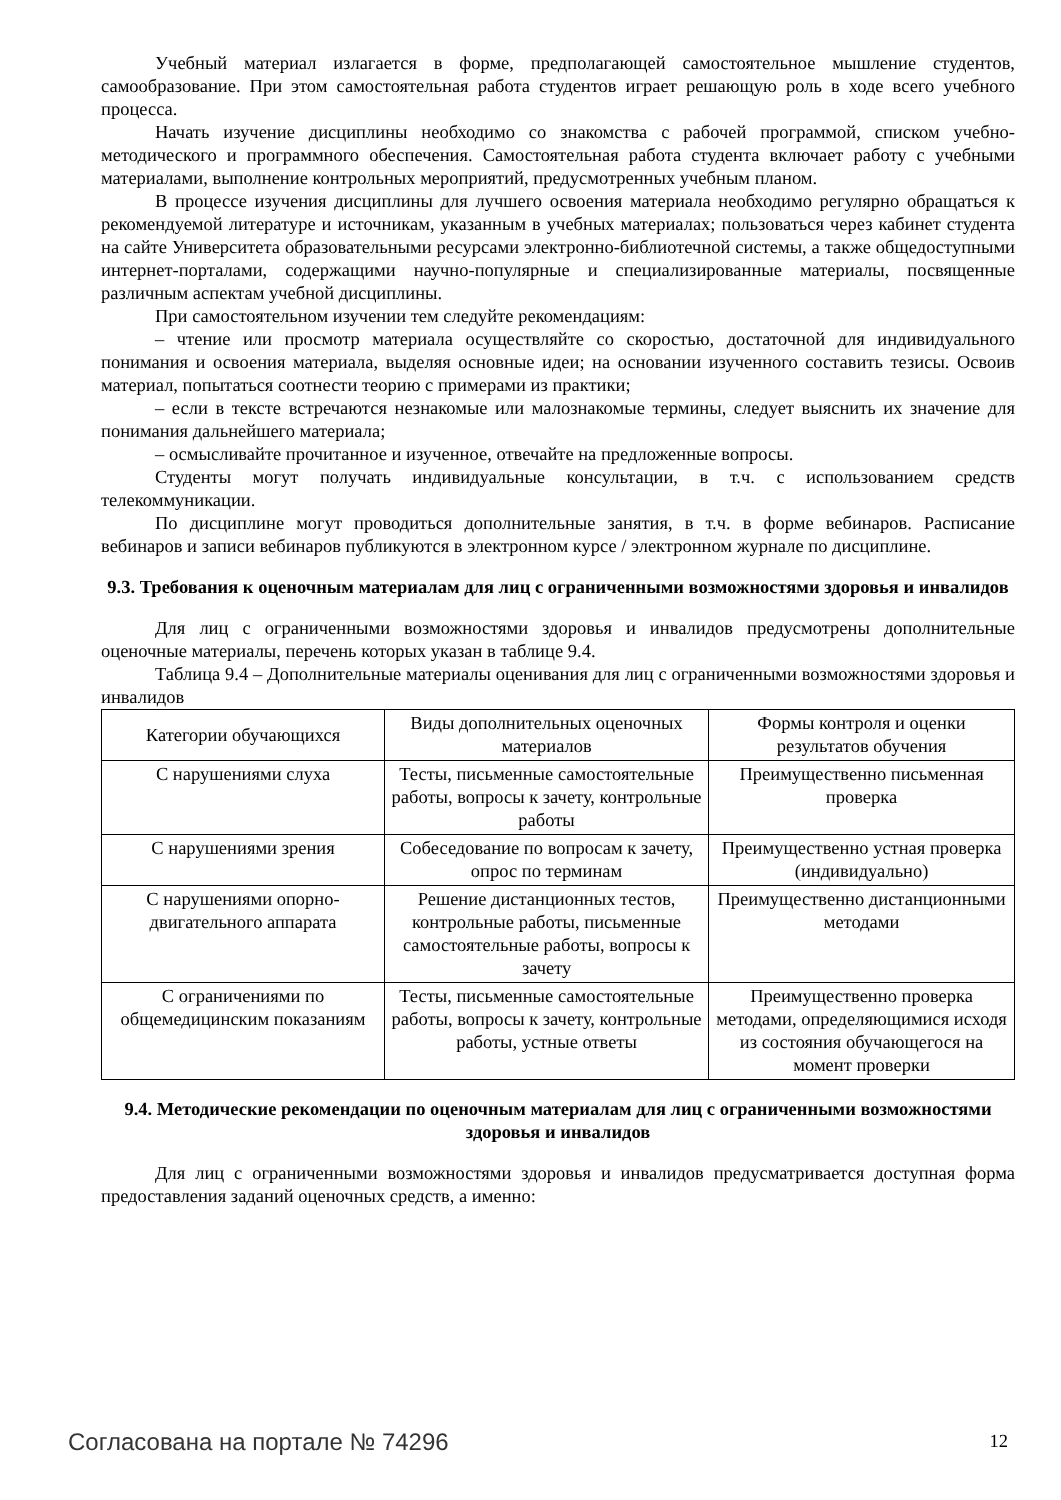Учебный материал излагается в форме, предполагающей самостоятельное мышление студентов, самообразование. При этом самостоятельная работа студентов играет решающую роль в ходе всего учебного процесса.
Начать изучение дисциплины необходимо со знакомства с рабочей программой, списком учебно-методического и программного обеспечения. Самостоятельная работа студента включает работу с учебными материалами, выполнение контрольных мероприятий, предусмотренных учебным планом.
В процессе изучения дисциплины для лучшего освоения материала необходимо регулярно обращаться к рекомендуемой литературе и источникам, указанным в учебных материалах; пользоваться через кабинет студента на сайте Университета образовательными ресурсами электронно-библиотечной системы, а также общедоступными интернет-порталами, содержащими научно-популярные и специализированные материалы, посвященные различным аспектам учебной дисциплины.
При самостоятельном изучении тем следуйте рекомендациям:
– чтение или просмотр материала осуществляйте со скоростью, достаточной для индивидуального понимания и освоения материала, выделяя основные идеи; на основании изученного составить тезисы. Освоив материал, попытаться соотнести теорию с примерами из практики;
– если в тексте встречаются незнакомые или малознакомые термины, следует выяснить их значение для понимания дальнейшего материала;
– осмысливайте прочитанное и изученное, отвечайте на предложенные вопросы.
Студенты могут получать индивидуальные консультации, в т.ч. с использованием средств телекоммуникации.
По дисциплине могут проводиться дополнительные занятия, в т.ч. в форме вебинаров. Расписание вебинаров и записи вебинаров публикуются в электронном курсе / электронном журнале по дисциплине.
9.3. Требования к оценочным материалам для лиц с ограниченными возможностями здоровья и инвалидов
Для лиц с ограниченными возможностями здоровья и инвалидов предусмотрены дополнительные оценочные материалы, перечень которых указан в таблице 9.4.
Таблица 9.4 – Дополнительные материалы оценивания для лиц с ограниченными возможностями здоровья и инвалидов
| Категории обучающихся | Виды дополнительных оценочных материалов | Формы контроля и оценки результатов обучения |
| С нарушениями слуха | Тесты, письменные самостоятельные работы, вопросы к зачету, контрольные работы | Преимущественно письменная проверка |
| С нарушениями зрения | Собеседование по вопросам к зачету, опрос по терминам | Преимущественно устная проверка (индивидуально) |
| С нарушениями опорно-двигательного аппарата | Решение дистанционных тестов, контрольные работы, письменные самостоятельные работы, вопросы к зачету | Преимущественно дистанционными методами |
| С ограничениями по общемедицинским показаниям | Тесты, письменные самостоятельные работы, вопросы к зачету, контрольные работы, устные ответы | Преимущественно проверка методами, определяющимися исходя из состояния обучающегося на момент проверки |
9.4. Методические рекомендации по оценочным материалам для лиц с ограниченными возможностями здоровья и инвалидов
Для лиц с ограниченными возможностями здоровья и инвалидов предусматривается доступная форма предоставления заданий оценочных средств, а именно:
Согласована на портале № 74296 12